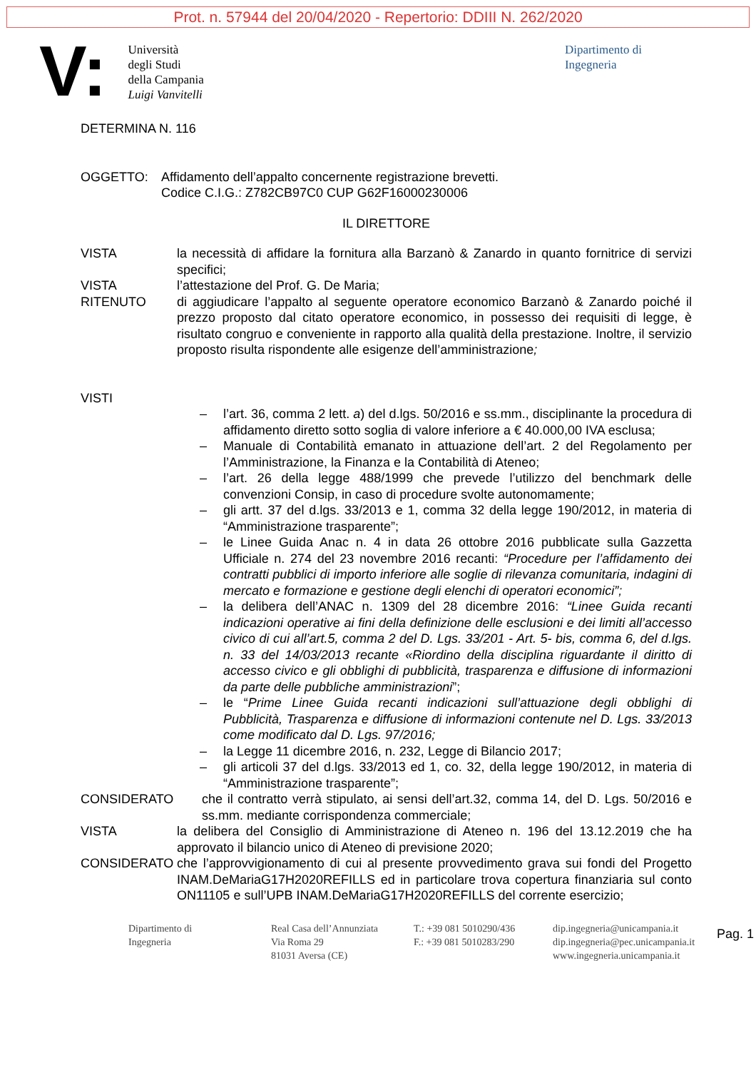Prot. n. 57944 del 20/04/2020 - Repertorio: DDIII N. 262/2020
V:
Università
degli Studi
della Campania
Luigi Vanvitelli
Dipartimento di
Ingegneria
DETERMINA N. 116
OGGETTO: Affidamento dell’appalto concernente registrazione brevetti.
Codice C.I.G.: Z782CB97C0 CUP G62F16000230006
IL DIRETTORE
VISTA la necessità di affidare la fornitura alla Barzanò & Zanardo in quanto fornitrice di servizi specifici;
VISTA l’attestazione del Prof. G. De Maria;
RITENUTO di aggiudicare l’appalto al seguente operatore economico Barzanò & Zanardo poiché il prezzo proposto dal citato operatore economico, in possesso dei requisiti di legge, è risultato congruo e conveniente in rapporto alla qualità della prestazione. Inoltre, il servizio proposto risulta rispondente alle esigenze dell’amministrazione;
VISTI
– l’art. 36, comma 2 lett. a) del d.lgs. 50/2016 e ss.mm., disciplinante la procedura di affidamento diretto sotto soglia di valore inferiore a € 40.000,00 IVA esclusa;
– Manuale di Contabilità emanato in attuazione dell’art. 2 del Regolamento per l’Amministrazione, la Finanza e la Contabilità di Ateneo;
– l’art. 26 della legge 488/1999 che prevede l’utilizzo del benchmark delle convenzioni Consip, in caso di procedure svolte autonomamente;
– gli artt. 37 del d.lgs. 33/2013 e 1, comma 32 della legge 190/2012, in materia di “Amministrazione trasparente”;
– le Linee Guida Anac n. 4 in data 26 ottobre 2016 pubblicate sulla Gazzetta Ufficiale n. 274 del 23 novembre 2016 recanti: “Procedure per l’affidamento dei contratti pubblici di importo inferiore alle soglie di rilevanza comunitaria, indagini di mercato e formazione e gestione degli elenchi di operatori economici”;
– la delibera dell’ANAC n. 1309 del 28 dicembre 2016: “Linee Guida recanti indicazioni operative ai fini della definizione delle esclusioni e dei limiti all’accesso civico di cui all’art.5, comma 2 del D. Lgs. 33/201 - Art. 5- bis, comma 6, del d.lgs. n. 33 del 14/03/2013 recante «Riordino della disciplina riguardante il diritto di accesso civico e gli obblighi di pubblicità, trasparenza e diffusione di informazioni da parte delle pubbliche amministrazioni”;
– le “Prime Linee Guida recanti indicazioni sull’attuazione degli obblighi di Pubblicità, Trasparenza e diffusione di informazioni contenute nel D. Lgs. 33/2013 come modificato dal D. Lgs. 97/2016;
– la Legge 11 dicembre 2016, n. 232, Legge di Bilancio 2017;
– gli articoli 37 del d.lgs. 33/2013 ed 1, co. 32, della legge 190/2012, in materia di “Amministrazione trasparente”;
CONSIDERATO che il contratto verrà stipulato, ai sensi dell’art.32, comma 14, del D. Lgs. 50/2016 e ss.mm. mediante corrispondenza commerciale;
VISTA la delibera del Consiglio di Amministrazione di Ateneo n. 196 del 13.12.2019 che ha approvato il bilancio unico di Ateneo di previsione 2020;
CONSIDERATO che l’approvvigionamento di cui al presente provvedimento grava sui fondi del Progetto INAM.DeMariaG17H2020REFILLS ed in particolare trova copertura finanziaria sul conto ON11105 e sull’UPB INAM.DeMariaG17H2020REFILLS del corrente esercizio;
Pag. 1
Dipartimento di
Ingegneria
Real Casa dell’Annunziata
Via Roma 29
81031 Aversa (CE)
T.: +39 081 5010290/436
F.: +39 081 5010283/290
dip.ingegneria@unicampania.it
dip.ingegneria@pec.unicampania.it
www.ingegneria.unicampania.it